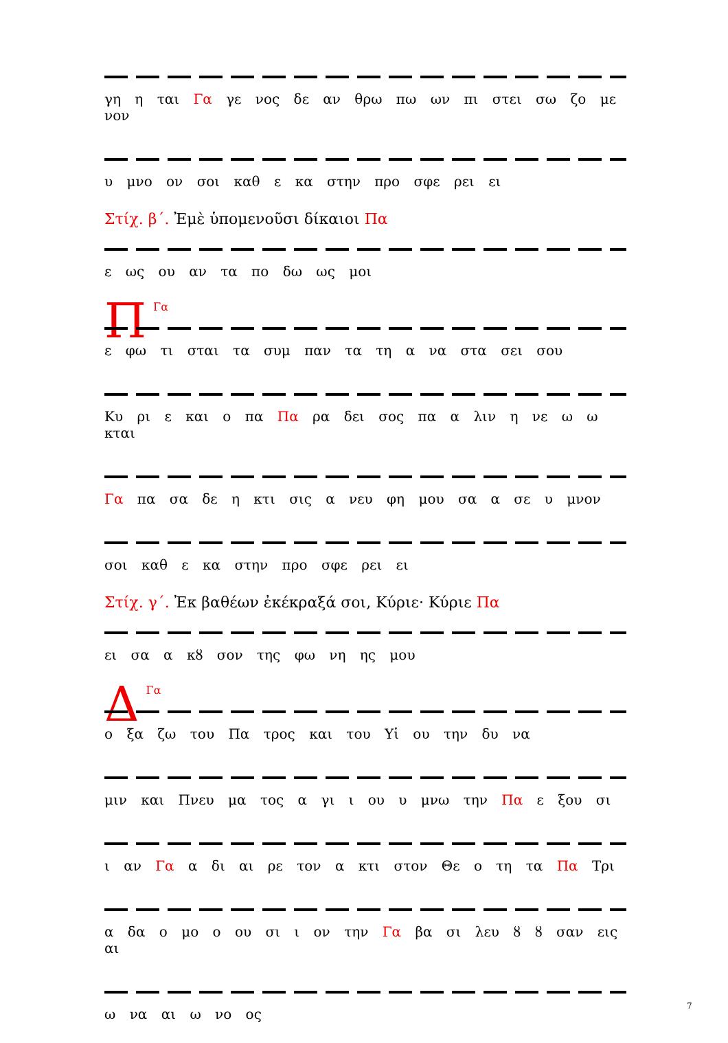γη η ται Γα γε νος δε αν θρω πω ων πι στει σω ζο με νον
υ μνο ον σοι καθ ε κα στην προ σφε ρει ει
Στίχ. β΄. Ἐμὲ ὑπομενοῦσι δίκαιοι Πα
ε ως ου αν τα πο δω ως μοι
ΠΓα
ε φω τι σται τα συμ παν τα τη α να στα σει σου
Κυ ρι ε και ο πα Πα ρα δει σος πα α λιν η νε ω ω κται
Γα πα σα δε η κτι σις α νευ φη μου σα α σε υ μνον
σοι καθ ε κα στην προ σφε ρει ει
Στίχ. γ΄. Ἐκ βαθέων ἐκέκραξά σοι, Κύριε· Κύριε Πα
ει σα α κȣ σον της φω νη ης μου
ΔΓα
ο ξα ζω του Πα τρος και του Υἱ ου την δυ να
μιν και Πνευ μα τος α γι ι ου υ μνω την Πα ε ξου σι
ι αν Γα α δι αι ρε τον α κτι στον Θε ο τη τα Πα Τρι
α δα ο μο ο ου σι ι ον την Γα βα σι λευ ȣ ȣ σαν εις αι
ω να αι ω νο ος
7